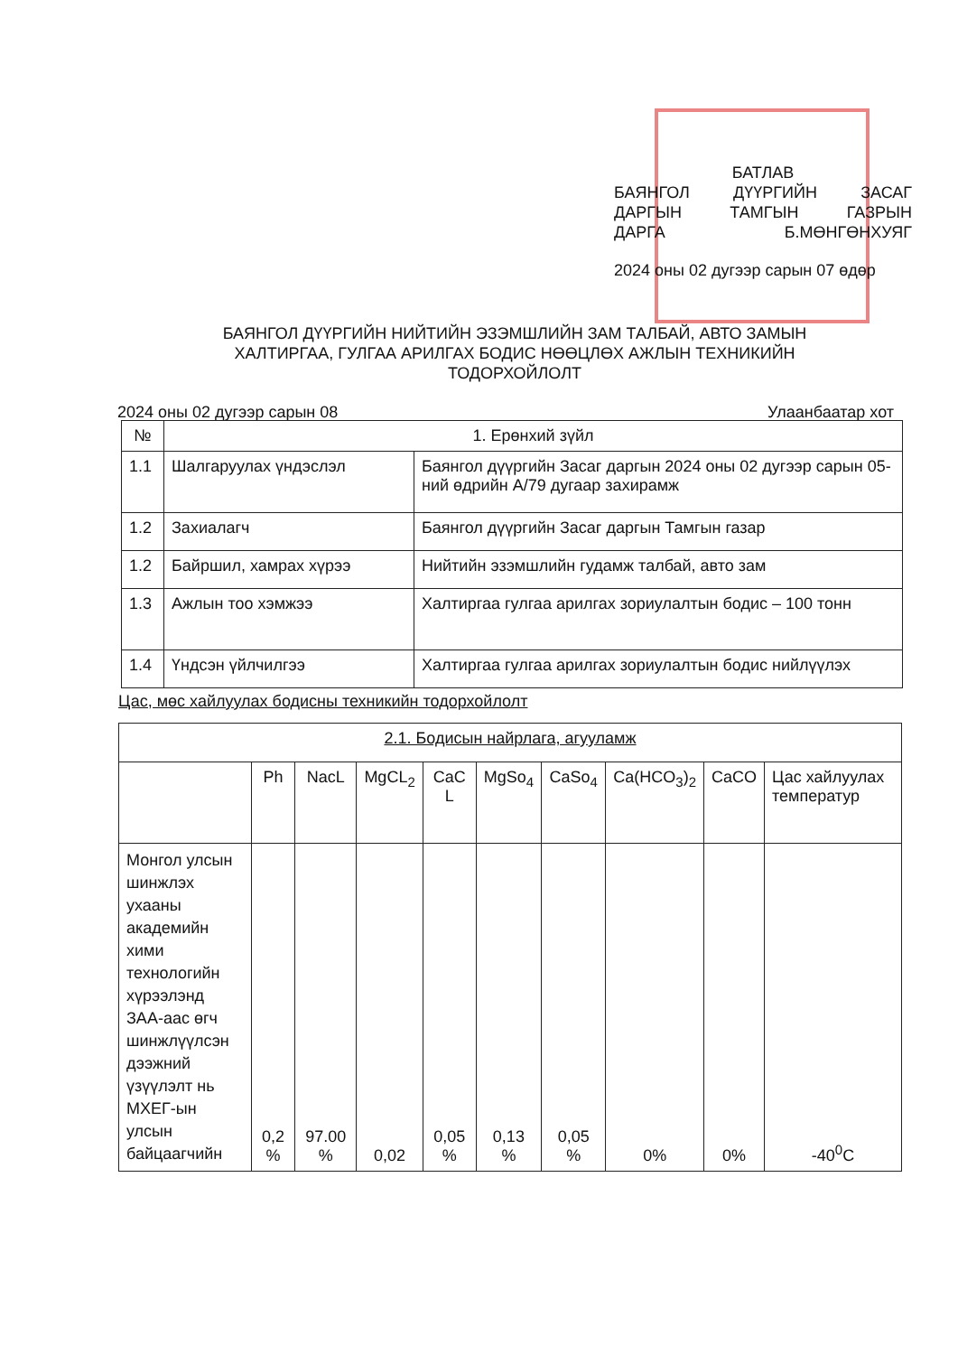БАТЛАВ
БАЯНГОЛ ДҮҮРГИЙН ЗАСАГ
ДАРГЫН ТАМГЫН ГАЗРЫН
ДАРГА Б.МӨНГӨНХУЯГ
2024 оны 02 дугээр сарын 07 өдөр
БАЯНГОЛ ДҮҮРГИЙН НИЙТИЙН ЭЗЭМШЛИЙН ЗАМ ТАЛБАЙ, АВТО ЗАМЫН ХАЛТИРГАА, ГУЛГАА АРИЛГАХ БОДИС НӨӨЦЛӨХ АЖЛЫН ТЕХНИКИЙН ТОДОРХОЙЛОЛТ
2024 оны 02 дугээр сарын 08 Улаанбаатар хот
| № | 1. Ерөнхий зүйл | |
| --- | --- | --- |
| 1.1 | Шалгаруулах үндэслэл | Баянгол дүүргийн Засаг даргын 2024 оны 02 дугээр сарын 05-ний өдрийн А/79 дугаар захирамж |
| 1.2 | Захиалагч | Баянгол дүүргийн Засаг даргын Тамгын газар |
| 1.2 | Байршил, хамрах хүрээ | Нийтийн эзэмшлийн гудамж талбай, авто зам |
| 1.3 | Ажлын тоо хэмжээ | Халтиргаа гулгаа арилгах зориулалтын бодис – 100 тонн |
| 1.4 | Үндсэн үйлчилгээ | Халтиргаа гулгаа арилгах зориулалтын бодис нийлүүлэх |
Цас, мөс хайлуулах бодисны техникийн тодорхойлолт
| 2.1. Бодисын найрлага, агууламж | | | | | | | | | |
| --- | --- | --- | --- | --- | --- | --- | --- | --- | --- |
| | Ph | NacL | MgCL<sub>2</sub> | CaC L | MgSo<sub>4</sub> | CaSo<sub>4</sub> | Ca(HCO<sub>3</sub>)<sub>2</sub> | CaCO | Цас хайлуулах температур |
| Монгол улсын шинжлэх ухааны академийн хими технологийн хүрээлэнд ЗАА-аас өгч шинжлүүлсэн дээжний үзүүлэлт нь МХЕГ-ын улсын байцаагчийн | 0,2 % | 97.00 % | 0,02 | 0,05 % | 0,13 % | 0,05 % | 0% | 0% | -40<sup>0</sup>C |